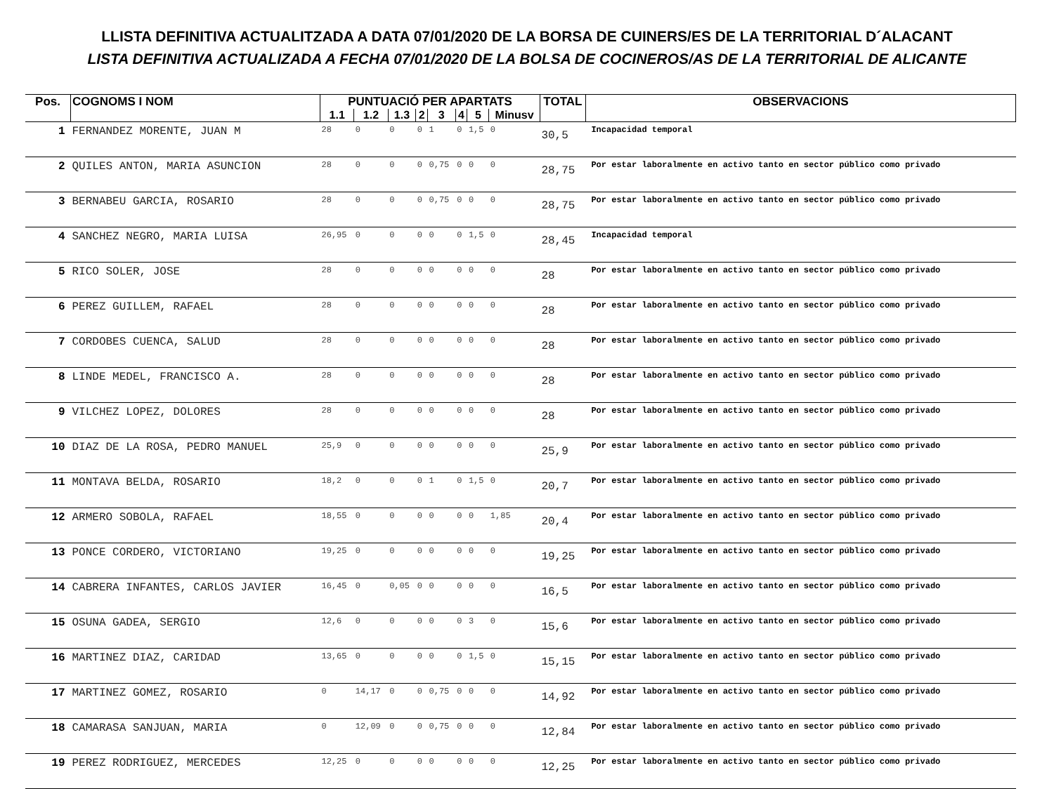LLISTA DEFINITIVA ACTUALITZADA A DATA 07/01/2020 DE LA BORSA DE CUINERS/ES DE LA TERRITORIAL D´ALACANT
LISTA DEFINITIVA ACTUALIZADA A FECHA 07/01/2020 DE LA BOLSA DE COCINEROS/AS DE LA TERRITORIAL DE ALICANTE
| Pos. | COGNOMS I NOM | PUNTUACIÓ PER APARTATS | | | | | | | | TOTAL | OBSERVACIONS |
| --- | --- | --- | --- | --- | --- | --- | --- | --- | --- | --- | --- |
| | | 1.1 | 1.2 | 1.3 | 2 | 3 | 4 | 5 | Minusv | | |
| 1 | FERNANDEZ MORENTE, JUAN M | 28 | 0 | 0 | 0 | 1 | 0 | 1,5 | 0 | 30,5 | Incapacidad temporal |
| 2 | QUILES ANTON, MARIA ASUNCION | 28 | 0 | 0 | 0 | 0,75 | 0 | 0 | 0 | 28,75 | Por estar laboralmente en activo tanto en sector público como privado |
| 3 | BERNABEU GARCIA, ROSARIO | 28 | 0 | 0 | 0 | 0,75 | 0 | 0 | 0 | 28,75 | Por estar laboralmente en activo tanto en sector público como privado |
| 4 | SANCHEZ NEGRO, MARIA LUISA | 26,95 | 0 | 0 | 0 | 0 | 0 | 1,5 | 0 | 28,45 | Incapacidad temporal |
| 5 | RICO SOLER, JOSE | 28 | 0 | 0 | 0 | 0 | 0 | 0 | 0 | 28 | Por estar laboralmente en activo tanto en sector público como privado |
| 6 | PEREZ GUILLEM, RAFAEL | 28 | 0 | 0 | 0 | 0 | 0 | 0 | 0 | 28 | Por estar laboralmente en activo tanto en sector público como privado |
| 7 | CORDOBES CUENCA, SALUD | 28 | 0 | 0 | 0 | 0 | 0 | 0 | 0 | 28 | Por estar laboralmente en activo tanto en sector público como privado |
| 8 | LINDE MEDEL, FRANCISCO A. | 28 | 0 | 0 | 0 | 0 | 0 | 0 | 0 | 28 | Por estar laboralmente en activo tanto en sector público como privado |
| 9 | VILCHEZ LOPEZ, DOLORES | 28 | 0 | 0 | 0 | 0 | 0 | 0 | 0 | 28 | Por estar laboralmente en activo tanto en sector público como privado |
| 10 | DIAZ DE LA ROSA, PEDRO MANUEL | 25,9 | 0 | 0 | 0 | 0 | 0 | 0 | 0 | 25,9 | Por estar laboralmente en activo tanto en sector público como privado |
| 11 | MONTAVA BELDA, ROSARIO | 18,2 | 0 | 0 | 0 | 1 | 0 | 1,5 | 0 | 20,7 | Por estar laboralmente en activo tanto en sector público como privado |
| 12 | ARMERO SOBOLA, RAFAEL | 18,55 | 0 | 0 | 0 | 0 | 0 | 0 | 1,85 | 20,4 | Por estar laboralmente en activo tanto en sector público como privado |
| 13 | PONCE CORDERO, VICTORIANO | 19,25 | 0 | 0 | 0 | 0 | 0 | 0 | 0 | 19,25 | Por estar laboralmente en activo tanto en sector público como privado |
| 14 | CABRERA INFANTES, CARLOS JAVIER | 16,45 | 0 | 0,05 | 0 | 0 | 0 | 0 | 0 | 16,5 | Por estar laboralmente en activo tanto en sector público como privado |
| 15 | OSUNA GADEA, SERGIO | 12,6 | 0 | 0 | 0 | 0 | 0 | 3 | 0 | 15,6 | Por estar laboralmente en activo tanto en sector público como privado |
| 16 | MARTINEZ DIAZ, CARIDAD | 13,65 | 0 | 0 | 0 | 0 | 0 | 1,5 | 0 | 15,15 | Por estar laboralmente en activo tanto en sector público como privado |
| 17 | MARTINEZ GOMEZ, ROSARIO | 0 | 14,17 | 0 | 0 | 0,75 | 0 | 0 | 0 | 14,92 | Por estar laboralmente en activo tanto en sector público como privado |
| 18 | CAMARASA SANJUAN, MARIA | 0 | 12,09 | 0 | 0 | 0,75 | 0 | 0 | 0 | 12,84 | Por estar laboralmente en activo tanto en sector público como privado |
| 19 | PEREZ RODRIGUEZ, MERCEDES | 12,25 | 0 | 0 | 0 | 0 | 0 | 0 | 0 | 12,25 | Por estar laboralmente en activo tanto en sector público como privado |